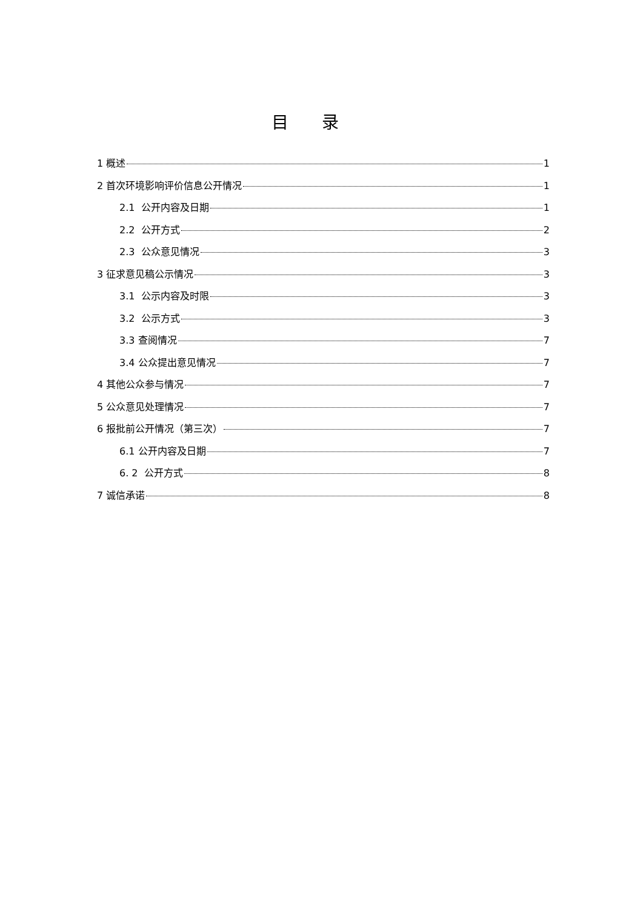目录
1 概述 1
2 首次环境影响评价信息公开情况 1
2.1 公开内容及日期 1
2.2 公开方式 2
2.3 公众意见情况 3
3 征求意见稿公示情况 3
3.1 公示内容及时限 3
3.2 公示方式 3
3.3 查阅情况 7
3.4 公众提出意见情况 7
4 其他公众参与情况 7
5 公众意见处理情况 7
6 报批前公开情况（第三次） 7
6.1 公开内容及日期 7
6. 2 公开方式 8
7 诚信承诺 8